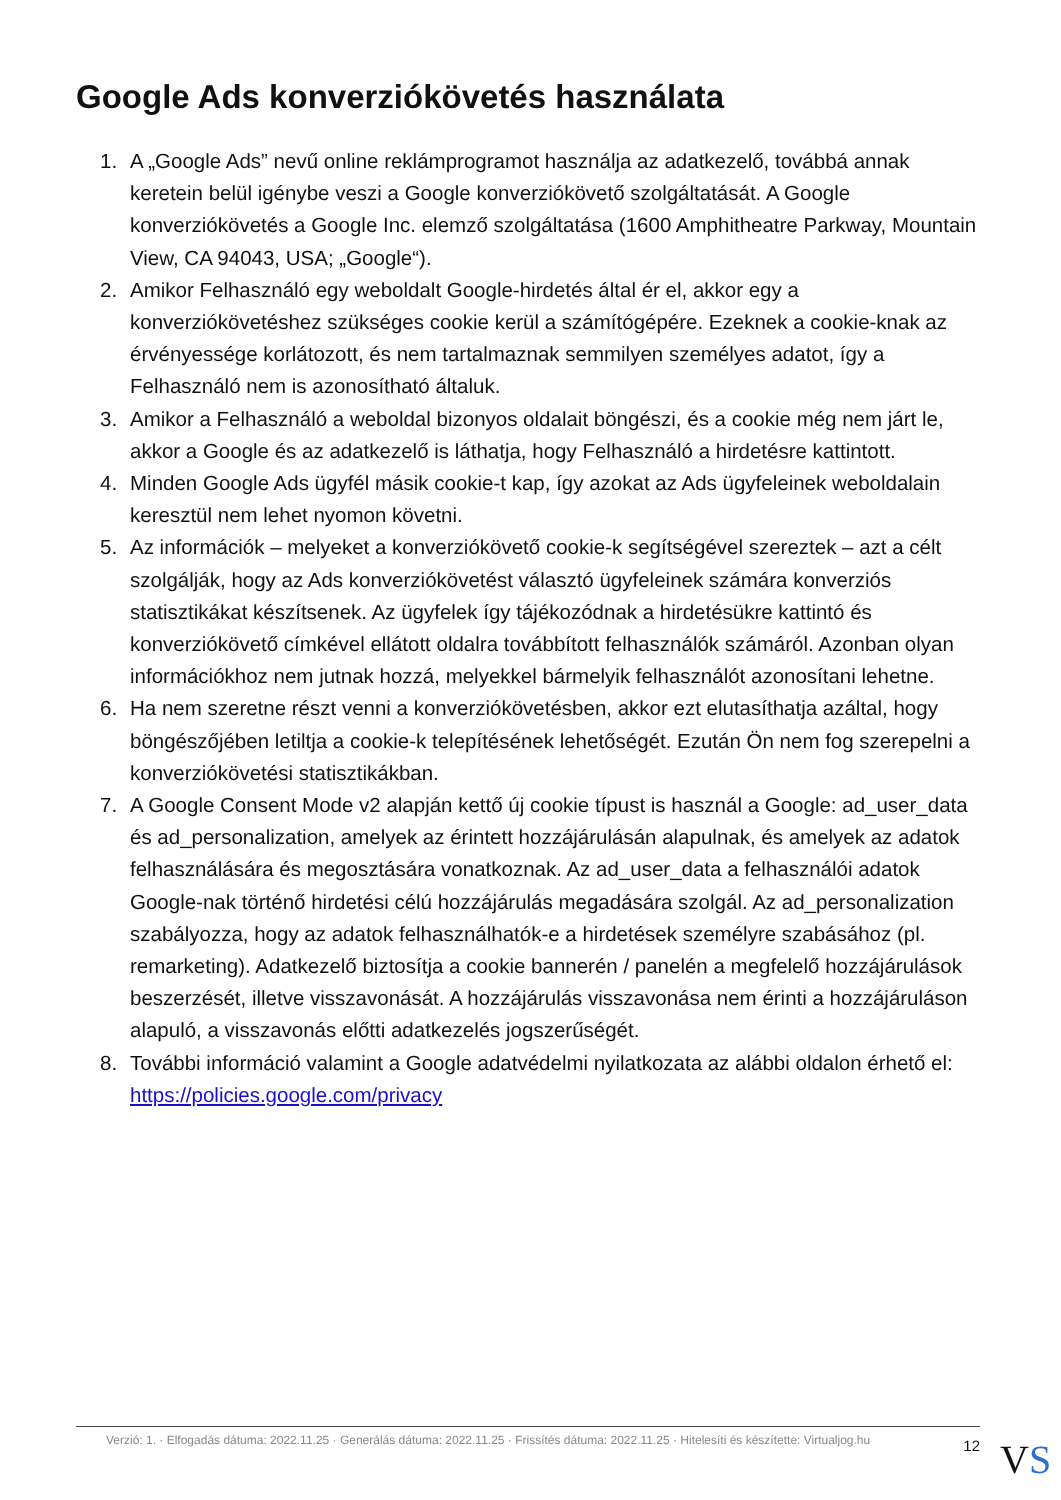Google Ads konverziókövetés használata
1. A „Google Ads” nevű online reklámprogramot használja az adatkezelő, továbbá annak keretein belül igénybe veszi a Google konverziókövető szolgáltatását. A Google konverziókövetés a Google Inc. elemző szolgáltatása (1600 Amphitheatre Parkway, Mountain View, CA 94043, USA; „Google“).
2. Amikor Felhasználó egy weboldalt Google-hirdetés által ér el, akkor egy a konverziókövetéshez szükséges cookie kerül a számítógépére. Ezeknek a cookie-knak az érvényessége korlátozott, és nem tartalmaznak semmilyen személyes adatot, így a Felhasználó nem is azonosítható általuk.
3. Amikor a Felhasználó a weboldal bizonyos oldalait böngészi, és a cookie még nem járt le, akkor a Google és az adatkezelő is láthatja, hogy Felhasználó a hirdetésre kattintott.
4. Minden Google Ads ügyfél másik cookie-t kap, így azokat az Ads ügyfeleinek weboldalain keresztül nem lehet nyomon követni.
5. Az információk – melyeket a konverziókövető cookie-k segítségével szereztek – azt a célt szolgálják, hogy az Ads konverziókövetést választó ügyfeleinek számára konverziós statisztikákat készítsenek. Az ügyfelek így tájékozódnak a hirdetésükre kattintó és konverziókövető címkével ellátott oldalra továbbított felhasználók számáról. Azonban olyan információkhoz nem jutnak hozzá, melyekkel bármelyik felhasználót azonosítani lehetne.
6. Ha nem szeretne részt venni a konverziókövetésben, akkor ezt elutasíthatja azáltal, hogy böngészőjében letiltja a cookie-k telepítésének lehetőségét. Ezután Ön nem fog szerepelni a konverziókövetési statisztikákban.
7. A Google Consent Mode v2 alapján kettő új cookie típust is használ a Google: ad_user_data és ad_personalization, amelyek az érintett hozzájárulásán alapulnak, és amelyek az adatok felhasználására és megosztására vonatkoznak. Az ad_user_data a felhasználói adatok Google-nak történő hirdetési célú hozzájárulás megadására szolgál. Az ad_personalization szabályozza, hogy az adatok felhasználhatók-e a hirdetések személyre szabásához (pl. remarketing). Adatkezelő biztosítja a cookie bannerén / panelén a megfelelő hozzájárulások beszerzését, illetve visszavonását. A hozzájárulás visszavonása nem érinti a hozzájáruláson alapuló, a visszavonás előtti adatkezelés jogszerűségét.
8. További információ valamint a Google adatvédelmi nyilatkozata az alábbi oldalon érhető el: https://policies.google.com/privacy
Verzió: 1. · Elfogadás dátuma: 2022.11.25 · Generálás dátuma: 2022.11.25 · Frissítés dátuma: 2022.11.25 · Hitelesíti és készítette: Virtualjog.hu 12
VS